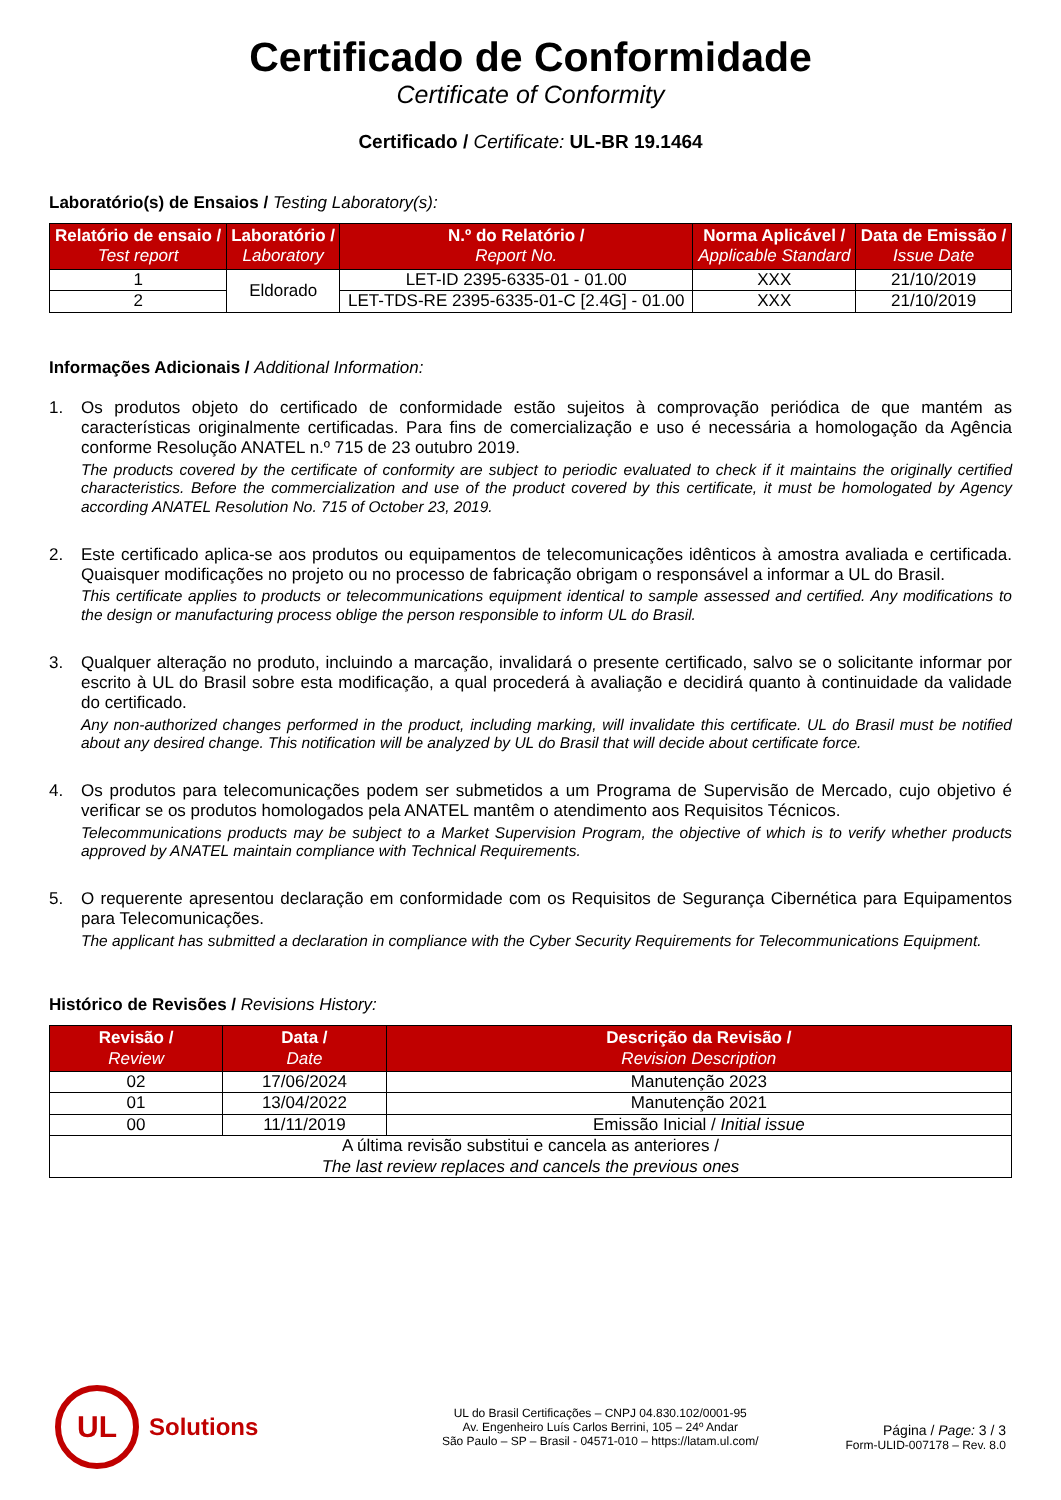Certificado de Conformidade
Certificate of Conformity
Certificado / Certificate: UL-BR 19.1464
Laboratório(s) de Ensaios / Testing Laboratory(s):
| Relatório de ensaio / Test report | Laboratório / Laboratory | N.º do Relatório / Report No. | Norma Aplicável / Applicable Standard | Data de Emissão / Issue Date |
| --- | --- | --- | --- | --- |
| 1 | Eldorado | LET-ID 2395-6335-01 - 01.00 | XXX | 21/10/2019 |
| 2 | | LET-TDS-RE 2395-6335-01-C [2.4G] - 01.00 | XXX | 21/10/2019 |
Informações Adicionais / Additional Information:
1.
Os produtos objeto do certificado de conformidade estão sujeitos à comprovação periódica de que mantém as características originalmente certificadas. Para fins de comercialização e uso é necessária a homologação da Agência conforme Resolução ANATEL n.º 715 de 23 outubro 2019.
The products covered by the certificate of conformity are subject to periodic evaluated to check if it maintains the originally certified characteristics. Before the commercialization and use of the product covered by this certificate, it must be homologated by Agency according ANATEL Resolution No. 715 of October 23, 2019.
2.
Este certificado aplica-se aos produtos ou equipamentos de telecomunicações idênticos à amostra avaliada e certificada. Quaisquer modificações no projeto ou no processo de fabricação obrigam o responsável a informar a UL do Brasil.
This certificate applies to products or telecommunications equipment identical to sample assessed and certified. Any modifications to the design or manufacturing process oblige the person responsible to inform UL do Brasil.
3.
Qualquer alteração no produto, incluindo a marcação, invalidará o presente certificado, salvo se o solicitante informar por escrito à UL do Brasil sobre esta modificação, a qual procederá à avaliação e decidirá quanto à continuidade da validade do certificado.
Any non-authorized changes performed in the product, including marking, will invalidate this certificate. UL do Brasil must be notified about any desired change. This notification will be analyzed by UL do Brasil that will decide about certificate force.
4.
Os produtos para telecomunicações podem ser submetidos a um Programa de Supervisão de Mercado, cujo objetivo é verificar se os produtos homologados pela ANATEL mantêm o atendimento aos Requisitos Técnicos.
Telecommunications products may be subject to a Market Supervision Program, the objective of which is to verify whether products approved by ANATEL maintain compliance with Technical Requirements.
5.
O requerente apresentou declaração em conformidade com os Requisitos de Segurança Cibernética para Equipamentos para Telecomunicações.
The applicant has submitted a declaration in compliance with the Cyber Security Requirements for Telecommunications Equipment.
Histórico de Revisões / Revisions History:
| Revisão / Review | Data / Date | Descrição da Revisão / Revision Description |
| --- | --- | --- |
| 02 | 17/06/2024 | Manutenção 2023 |
| 01 | 13/04/2022 | Manutenção 2021 |
| 00 | 11/11/2019 | Emissão Inicial / Initial issue |
| A última revisão substitui e cancela as anteriores / The last review replaces and cancels the previous ones | | |
UL
Solutions
UL do Brasil Certificações – CNPJ 04.830.102/0001-95
Av. Engenheiro Luís Carlos Berrini, 105 – 24º Andar
São Paulo – SP – Brasil - 04571-010 – https://latam.ul.com/
Página / Page: 3 / 3
Form-ULID-007178 – Rev. 8.0